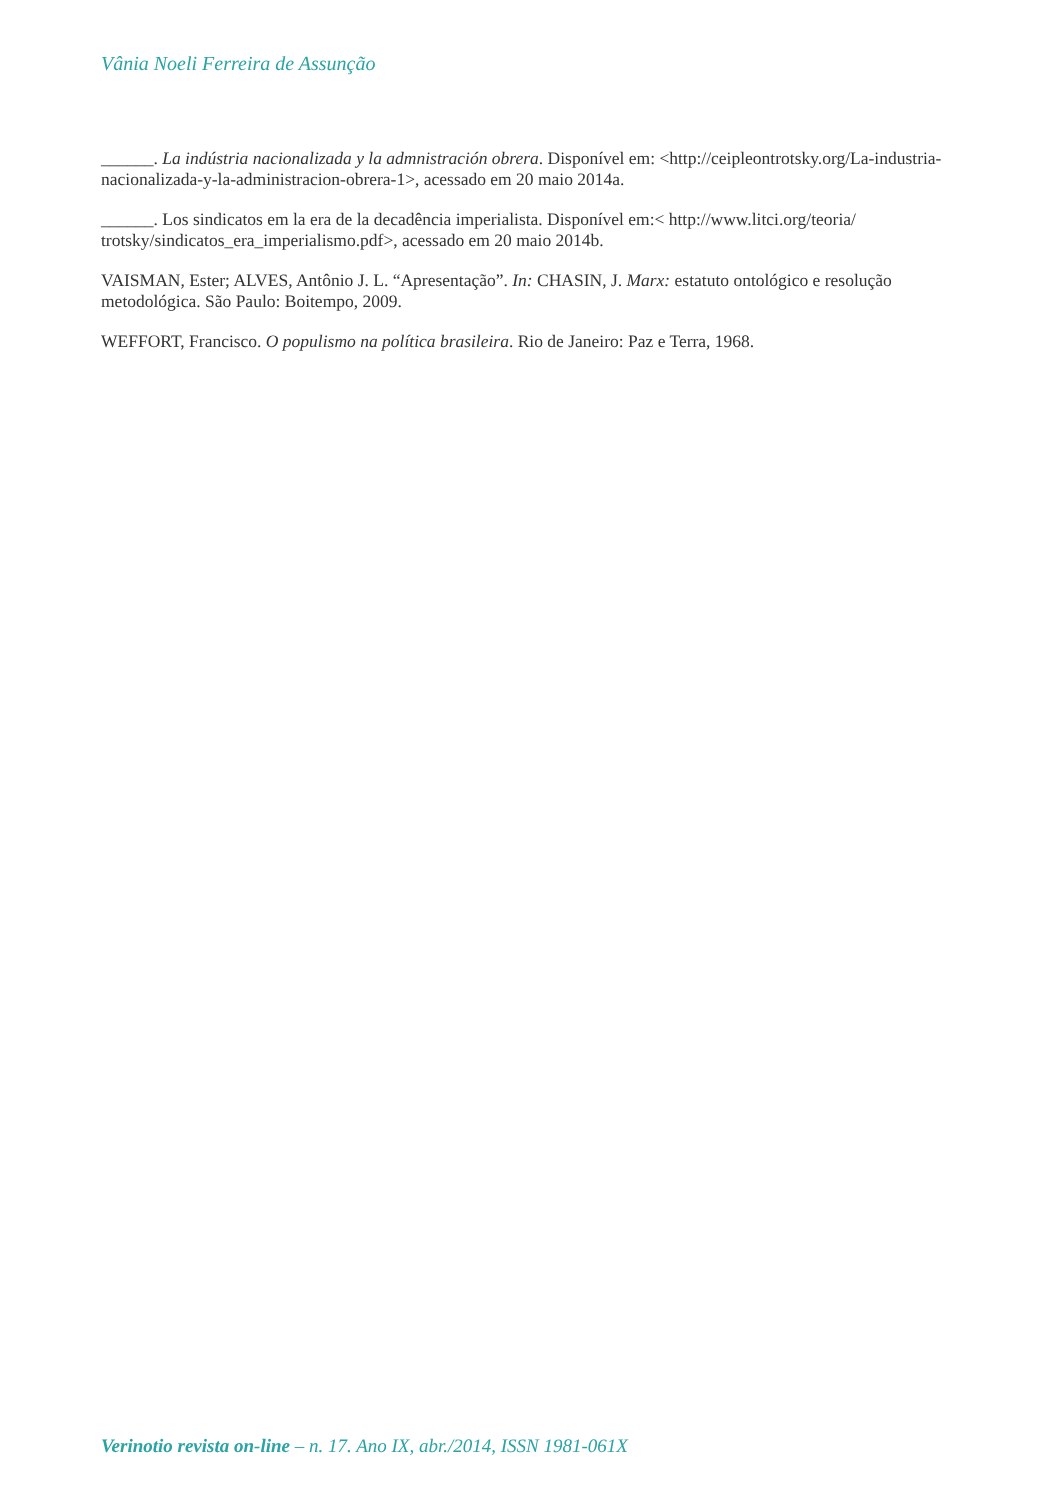Vânia Noeli Ferreira de Assunção
______. La indústria nacionalizada y la admnistración obrera. Disponível em: <http://ceipleontrotsky.org/La-industria-nacionalizada-y-la-administracion-obrera-1>, acessado em 20 maio 2014a.
______. Los sindicatos em la era de la decadência imperialista. Disponível em:< http://www.litci.org/teoria/ trotsky/sindicatos_era_imperialismo.pdf>, acessado em 20 maio 2014b.
VAISMAN, Ester; ALVES, Antônio J. L. “Apresentação”. In: CHASIN, J. Marx: estatuto ontológico e resolução metodológica. São Paulo: Boitempo, 2009.
WEFFORT, Francisco. O populismo na política brasileira. Rio de Janeiro: Paz e Terra, 1968.
Verinotio revista on-line – n. 17. Ano IX, abr./2014, ISSN 1981-061X